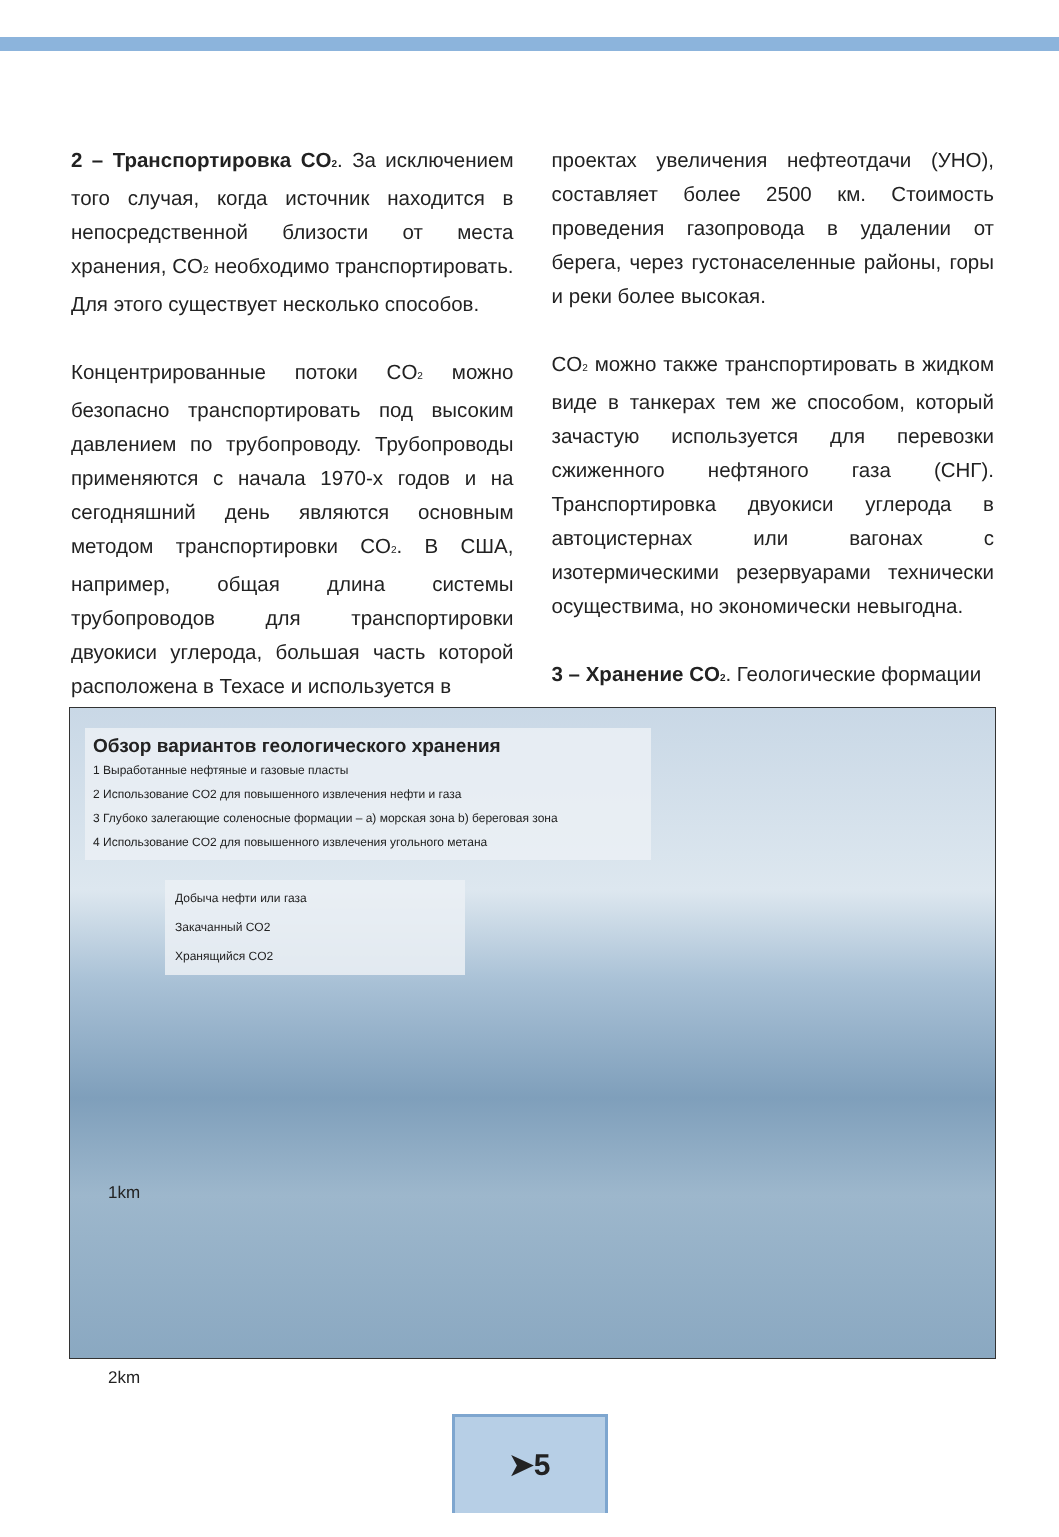2 – Транспортировка CO<sub>2</sub>. За исключением того случая, когда источник находится в непосредственной близости от места хранения, CO<sub>2</sub> необходимо транспортировать. Для этого существует несколько способов.
Концентрированные потоки CO<sub>2</sub> можно безопасно транспортировать под высоким давлением по трубопроводу. Трубопроводы применяются с начала 1970-х годов и на сегодняшний день являются основным методом транспортировки CO<sub>2</sub>. В США, например, общая длина системы трубопроводов для транспортировки двуокиси углерода, большая часть которой расположена в Техасе и используется в
проектах увеличения нефтеотдачи (УНО), составляет более 2500 км. Стоимость проведения газопровода в удалении от берега, через густонаселенные районы, горы и реки более высокая.
CO<sub>2</sub> можно также транспортировать в жидком виде в танкерах тем же способом, который зачастую используется для перевозки сжиженного нефтяного газа (СНГ). Транспортировка двуокиси углерода в автоцистернах или вагонах с изотермическими резервуарами технически осуществима, но экономически невыгодна.
3 – Хранение CO<sub>2</sub>. Геологические формации
Обзор вариантов геологического хранения
1 Выработанные нефтяные и газовые пласты
2 Использование CO2 для повышенного извлечения нефти и газа
3 Глубоко залегающие соленосные формации – a) морская зона b) береговая зона
4 Использование CO2 для повышенного извлечения угольного метана
Добыча нефти или газа
Закачанный CO2
Хранящийся CO2
1km
2km
➤5